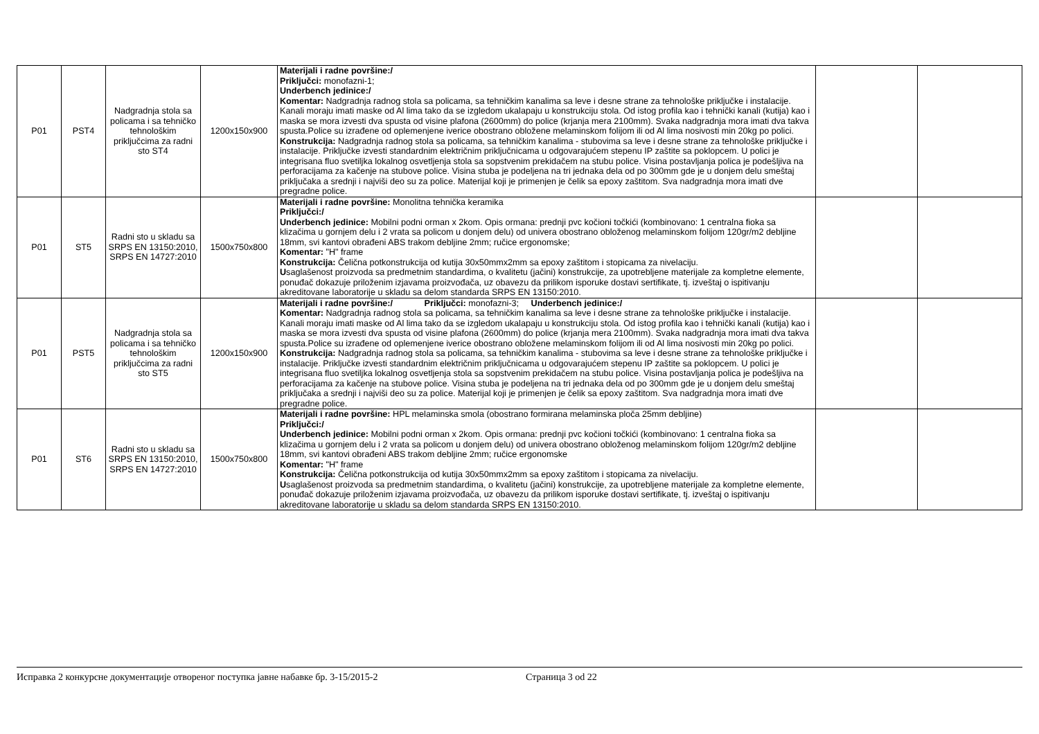| P01 | PST4 | Nadgradnja stola sa policama i sa tehničko tehnološkim priključcima za radni sto ST4 | 1200x150x900 | Materijali i radne površine:/ Priključci: monofazni-1; Underbench jedinice:/ Komentar: Nadgradnja radnog stola sa policama, sa tehničkim kanalima sa leve i desne strane za tehnološke priključke i instalacije. Kanali moraju imati maske od Al lima tako da se izgledom ukalapaju u konstrukciju stola. Od istog profila kao i tehnički kanali (kutija) kao i maska se mora izvesti dva spusta od visine plafona (2600mm) do police (krjanja mera 2100mm). Svaka nadgradnja mora imati dva takva spusta.Police su izrađene od oplemenjene iverice obostrano obložene melaminskom folijom ili od Al lima nosivosti min 20kg po polici. Konstrukcija: Nadgradnja radnog stola sa policama, sa tehničkim kanalima - stubovima sa leve i desne strane za tehnološke priključke i instalacije. Priključke izvesti standardnim električnim priključnicama u odgovarajućem stepenu IP zaštite sa poklopcem. U polici je integrisana fluo svetiljka lokalnog osvetljenja stola sa sopstvenim prekidačem na stubu police. Visina postavljanja polica je podešljiva na perforacijama za kačenje na stubove police. Visina stuba je podeljena na tri jednaka dela od po 300mm gde je u donjem delu smeštaj priključaka a srednji i najviši deo su za police. Materijal koji je primenjen je čelik sa epoxy zaštitom. Sva nadgradnja mora imati dve pregradne police. | | |
| P01 | ST5 | Radni sto u skladu sa SRPS EN 13150:2010, SRPS EN 14727:2010 | 1500x750x800 | Materijali i radne površine: Monolitna tehnička keramika Priključci:/ Underbench jedinice: Mobilni podni orman x 2kom. Opis ormana: prednji pvc kočioni točkići (kombinovano: 1 centralna fioka sa klizačima u gornjem delu i 2 vrata sa policom u donjem delu) od univera obostrano obloženog melaminskom folijom 120gr/m2 debljine 18mm, svi kantovi obrađeni ABS trakom debljine 2mm; ručice ergonomske; Komentar: "H" frame Konstrukcija: Čelična potkonstrukcija od kutija 30x50mmx2mm sa epoxy zaštitom i stopicama za nivelaciju. U saglašenost proizvoda sa predmetnim standardima, o kvalitetu (jačini) konstrukcije, za upotrebljene materijale za kompletne elemente, ponuđač dokazuje priloženim izjavama proizvođača, uz obavezu da prilikom isporuke dostavi sertifikate, tj. izveštaj o ispitivanju akreditovane laboratorije u skladu sa delom standarda SRPS EN 13150:2010. | | |
| P01 | PST5 | Nadgradnja stola sa policama i sa tehničko tehnološkim priključcima za radni sto ST5 | 1200x150x900 | Materijali i radne površine:/ Priključci: monofazni-3; Underbench jedinice:/ Komentar: Nadgradnja radnog stola sa policama, sa tehničkim kanalima sa leve i desne strane za tehnološke priključke i instalacije. Kanali moraju imati maske od Al lima tako da se izgledom ukalapaju u konstrukciju stola. Od istog profila kao i tehnički kanali (kutija) kao i maska se mora izvesti dva spusta od visine plafona (2600mm) do police (krjanja mera 2100mm). Svaka nadgradnja mora imati dva takva spusta.Police su izrađene od oplemenjene iverice obostrano obložene melaminskom folijom ili od Al lima nosivosti min 20kg po polici. Konstrukcija: Nadgradnja radnog stola sa policama, sa tehničkim kanalima - stubovima sa leve i desne strane za tehnološke priključke i instalacije. Priključke izvesti standardnim električnim priključnicama u odgovarajućem stepenu IP zaštite sa poklopcem. U polici je integrisana fluo svetiljka lokalnog osvetljenja stola sa sopstvenim prekidačem na stubu police. Visina postavljanja polica je podešljiva na perforacijama za kačenje na stubove police. Visina stuba je podeljena na tri jednaka dela od po 300mm gde je u donjem delu smeštaj priključaka a srednji i najviši deo su za police. Materijal koji je primenjen je čelik sa epoxy zaštitom. Sva nadgradnja mora imati dve pregradne police. | | |
| P01 | ST6 | Radni sto u skladu sa SRPS EN 13150:2010, SRPS EN 14727:2010 | 1500x750x800 | Materijali i radne površine: HPL melaminska smola (obostrano formirana melaminska ploča 25mm debljine) Priključci:/ Underbench jedinice: Mobilni podni orman x 2kom. Opis ormana: prednji pvc kočioni točkići (kombinovano: 1 centralna fioka sa klizačima u gornjem delu i 2 vrata sa policom u donjem delu) od univera obostrano obloženog melaminskom folijom 120gr/m2 debljine 18mm, svi kantovi obrađeni ABS trakom debljine 2mm; ručice ergonomske Komentar: "H" frame Konstrukcija: Čelična potkonstrukcija od kutija 30x50mmx2mm sa epoxy zaštitom i stopicama za nivelaciju. U saglašenost proizvoda sa predmetnim standardima, o kvalitetu (jačini) konstrukcije, za upotrebljene materijale za kompletne elemente, ponuđač dokazuje priloženim izjavama proizvođača, uz obavezu da prilikom isporuke dostavi sertifikate, tj. izveštaj o ispitivanju akreditovane laboratorije u skladu sa delom standarda SRPS EN 13150:2010. | | |
Исправка 2 конкурсне документације отвореног поступка јавне набавке бр. 3-15/2015-2 Страница 3 od 22